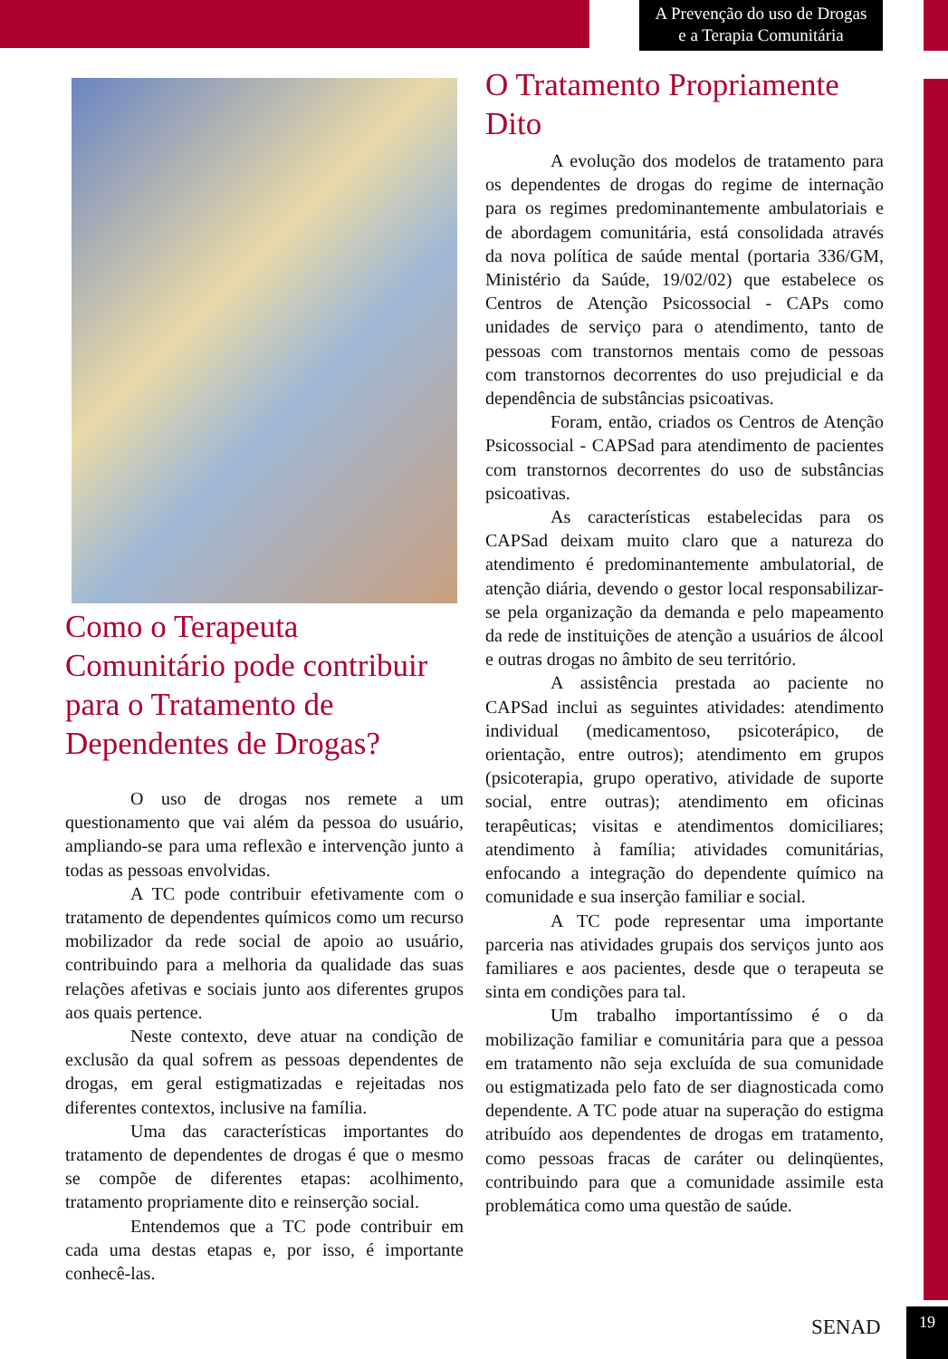A Prevenção do uso de Drogas
e a Terapia Comunitária
Como o Terapeuta Comunitário pode contribuir para o Tratamento de Dependentes de Drogas?
O uso de drogas nos remete a um questionamento que vai além da pessoa do usuário, ampliando-se para uma reflexão e intervenção junto a todas as pessoas envolvidas.
A TC pode contribuir efetivamente com o tratamento de dependentes químicos como um recurso mobilizador da rede social de apoio ao usuário, contribuindo para a melhoria da qualidade das suas relações afetivas e sociais junto aos diferentes grupos aos quais pertence.
Neste contexto, deve atuar na condição de exclusão da qual sofrem as pessoas dependentes de drogas, em geral estigmatizadas e rejeitadas nos diferentes contextos, inclusive na família.
Uma das características importantes do tratamento de dependentes de drogas é que o mesmo se compõe de diferentes etapas: acolhimento, tratamento propriamente dito e reinserção social.
Entendemos que a TC pode contribuir em cada uma destas etapas e, por isso, é importante conhecê-las.
O Tratamento Propriamente Dito
A evolução dos modelos de tratamento para os dependentes de drogas do regime de internação para os regimes predominantemente ambulatoriais e de abordagem comunitária, está consolidada através da nova política de saúde mental (portaria 336/GM, Ministério da Saúde, 19/02/02) que estabelece os Centros de Atenção Psicossocial - CAPs como unidades de serviço para o atendimento, tanto de pessoas com transtornos mentais como de pessoas com transtornos decorrentes do uso prejudicial e da dependência de substâncias psicoativas.
Foram, então, criados os Centros de Atenção Psicossocial - CAPSad para atendimento de pacientes com transtornos decorrentes do uso de substâncias psicoativas.
As características estabelecidas para os CAPSad deixam muito claro que a natureza do atendimento é predominantemente ambulatorial, de atenção diária, devendo o gestor local responsabilizar-se pela organização da demanda e pelo mapeamento da rede de instituições de atenção a usuários de álcool e outras drogas no âmbito de seu território.
A assistência prestada ao paciente no CAPSad inclui as seguintes atividades: atendimento individual (medicamentoso, psicoterápico, de orientação, entre outros); atendimento em grupos (psicoterapia, grupo operativo, atividade de suporte social, entre outras); atendimento em oficinas terapêuticas; visitas e atendimentos domiciliares; atendimento à família; atividades comunitárias, enfocando a integração do dependente químico na comunidade e sua inserção familiar e social.
A TC pode representar uma importante parceria nas atividades grupais dos serviços junto aos familiares e aos pacientes, desde que o terapeuta se sinta em condições para tal.
Um trabalho importantíssimo é o da mobilização familiar e comunitária para que a pessoa em tratamento não seja excluída de sua comunidade ou estigmatizada pelo fato de ser diagnosticada como dependente. A TC pode atuar na superação do estigma atribuído aos dependentes de drogas em tratamento, como pessoas fracas de caráter ou delinqüentes, contribuindo para que a comunidade assimile esta problemática como uma questão de saúde.
SENAD 19